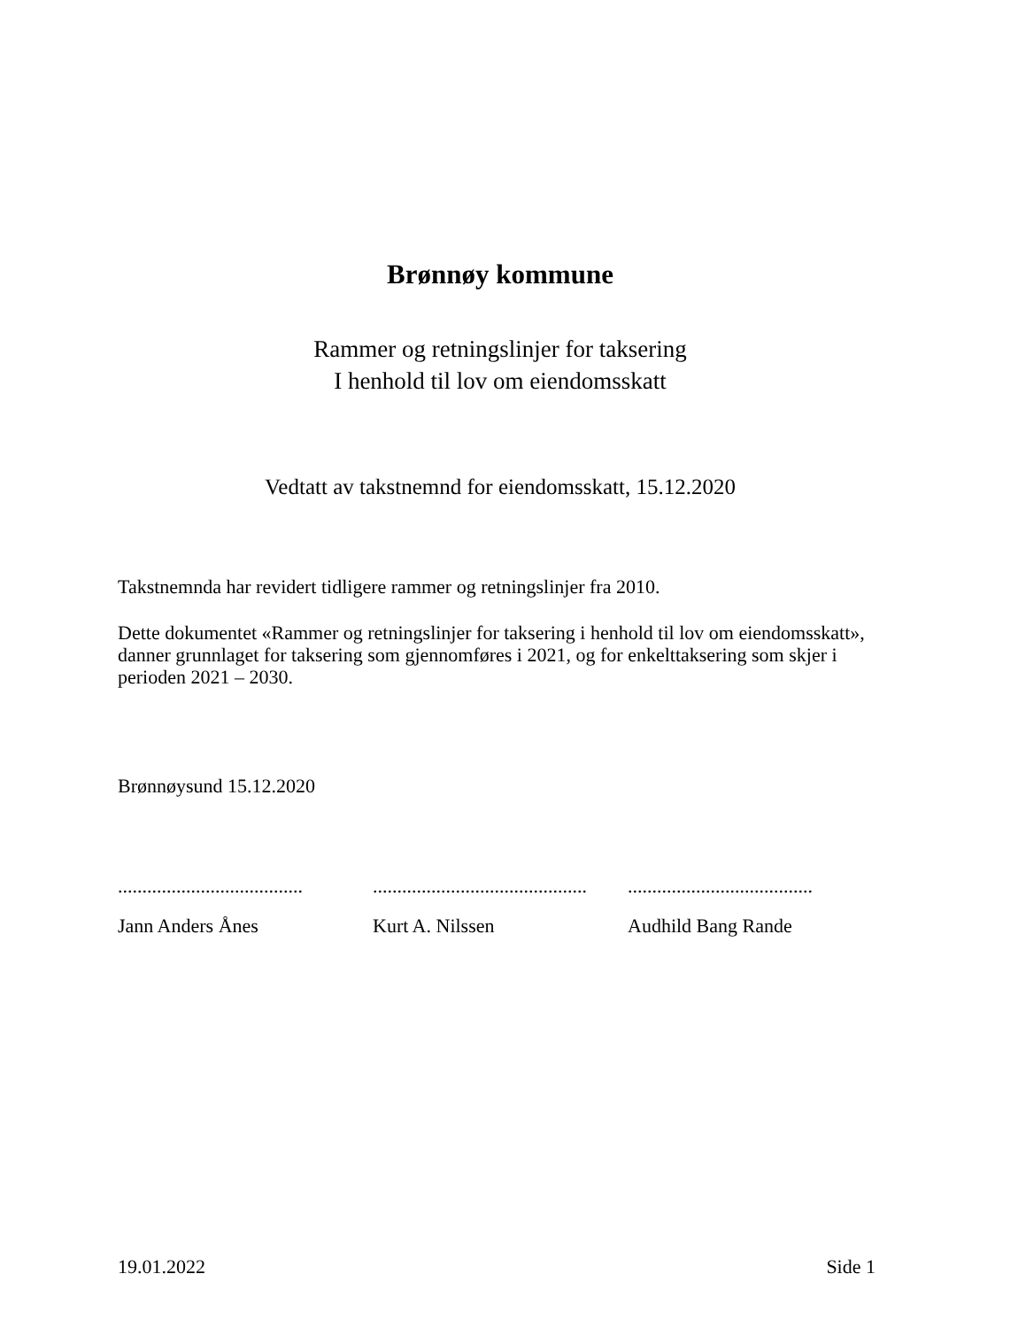Brønnøy kommune
Rammer og retningslinjer for taksering
I henhold til lov om eiendomsskatt
Vedtatt av takstnemnd for eiendomsskatt, 15.12.2020
Takstnemnda har revidert tidligere rammer og retningslinjer fra 2010.
Dette dokumentet «Rammer og retningslinjer for taksering i henhold til lov om eiendomsskatt», danner grunnlaget for taksering som gjennomføres i 2021, og for enkelttaksering som skjer i perioden 2021 – 2030.
Brønnøysund 15.12.2020
......................................
Jann Anders Ånes
............................................
Kurt A. Nilssen
......................................
Audhild Bang Rande
19.01.2022 Side 1